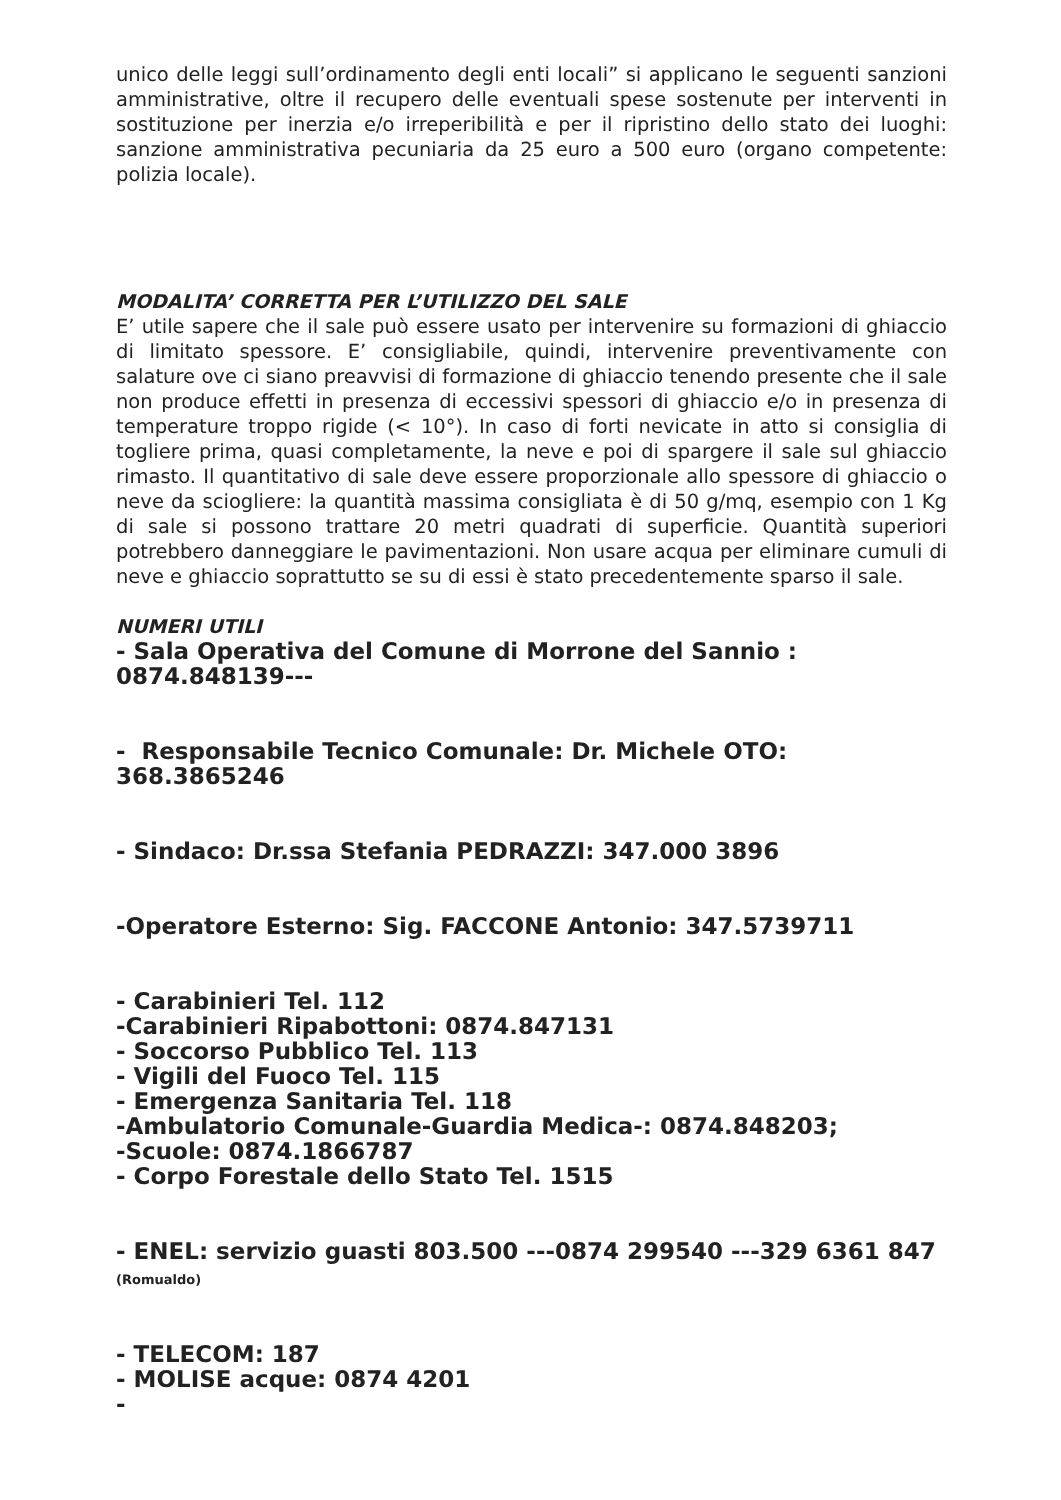unico delle leggi sull’ordinamento degli enti locali” si applicano le seguenti sanzioni amministrative, oltre il recupero delle eventuali spese sostenute per interventi in sostituzione per inerzia e/o irreperibilità e per il ripristino dello stato dei luoghi: sanzione amministrativa pecuniaria da 25 euro a 500 euro (organo competente: polizia locale).
MODALITA’ CORRETTA PER L’UTILIZZO DEL SALE
E’ utile sapere che il sale può essere usato per intervenire su formazioni di ghiaccio di limitato spessore. E’ consigliabile, quindi, intervenire preventivamente con salature ove ci siano preavvisi di formazione di ghiaccio tenendo presente che il sale non produce effetti in presenza di eccessivi spessori di ghiaccio e/o in presenza di temperature troppo rigide (< 10°). In caso di forti nevicate in atto si consiglia di togliere prima, quasi completamente, la neve e poi di spargere il sale sul ghiaccio rimasto. Il quantitativo di sale deve essere proporzionale allo spessore di ghiaccio o neve da sciogliere: la quantità massima consigliata è di 50 g/mq, esempio con 1 Kg di sale si possono trattare 20 metri quadrati di superficie. Quantità superiori potrebbero danneggiare le pavimentazioni. Non usare acqua per eliminare cumuli di neve e ghiaccio soprattutto se su di essi è stato precedentemente sparso il sale.
NUMERI UTILI
- Sala Operativa del Comune di Morrone del Sannio : 0874.848139---
- Responsabile Tecnico Comunale: Dr. Michele OTO: 368.3865246
- Sindaco: Dr.ssa Stefania PEDRAZZI: 347.000 3896
-Operatore Esterno: Sig. FACCONE Antonio: 347.5739711
- Carabinieri Tel. 112
-Carabinieri Ripabottoni: 0874.847131
- Soccorso Pubblico Tel. 113
- Vigili del Fuoco Tel. 115
- Emergenza Sanitaria Tel. 118
-Ambulatorio Comunale-Guardia Medica-: 0874.848203;
-Scuole: 0874.1866787
- Corpo Forestale dello Stato Tel. 1515
- ENEL: servizio guasti 803.500 ---0874 299540 ---329 6361 847 (Romualdo)
- TELECOM: 187
- MOLISE acque: 0874 4201
-